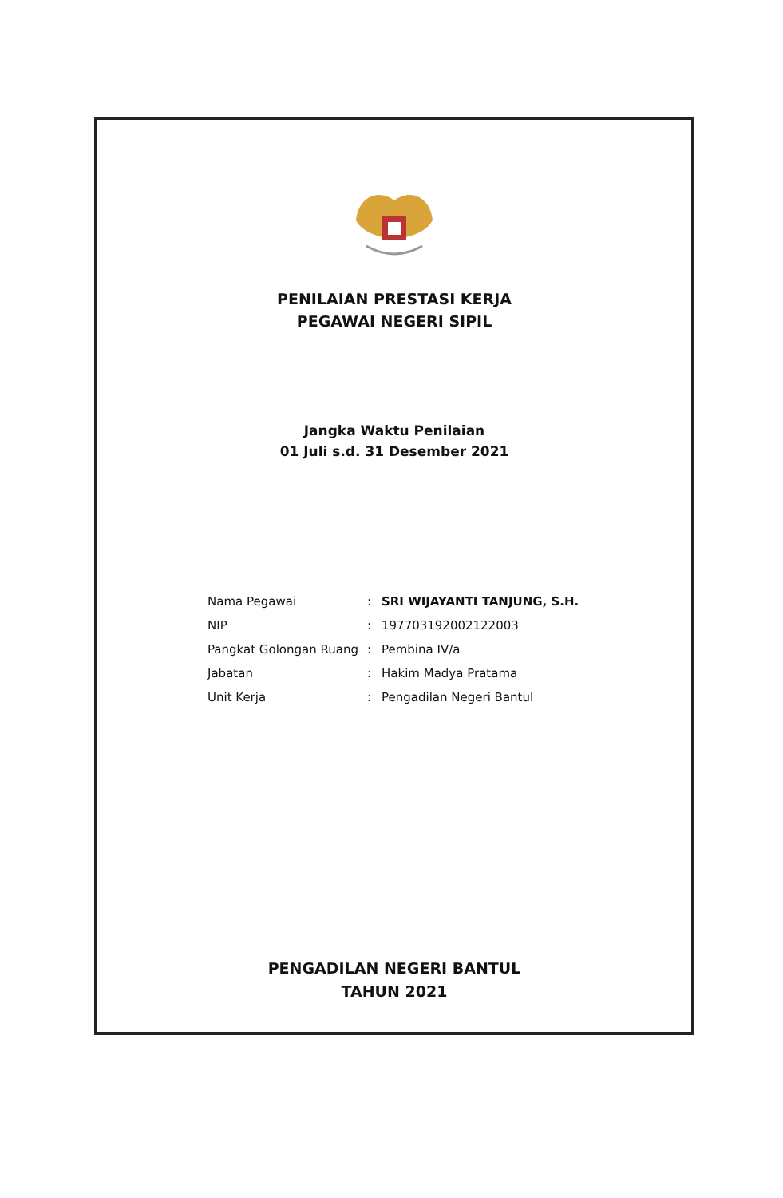PENILAIAN PRESTASI KERJA
PEGAWAI NEGERI SIPIL
Jangka Waktu Penilaian
01 Juli s.d. 31 Desember 2021
| Nama Pegawai | : | SRI WIJAYANTI TANJUNG, S.H. |
| NIP | : | 197703192002122003 |
| Pangkat Golongan Ruang | : | Pembina IV/a |
| Jabatan | : | Hakim Madya Pratama |
| Unit Kerja | : | Pengadilan Negeri Bantul |
PENGADILAN NEGERI BANTUL
TAHUN 2021